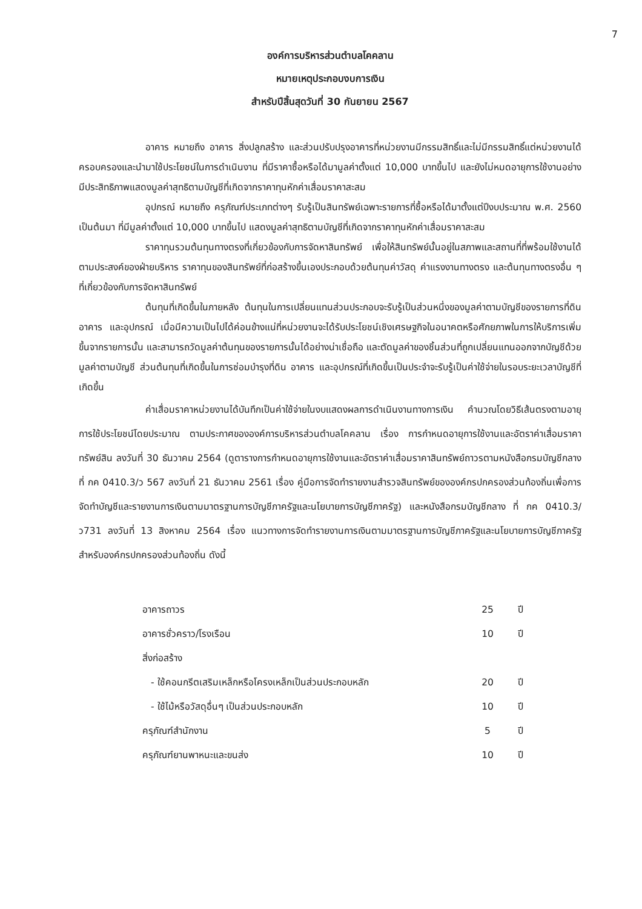7
องค์การบริหารส่วนตำบลโคคลาน
หมายเหตุประกอบงบการเงิน
สำหรับปีสิ้นสุดวันที่ 30 กันยายน 2567
อาคาร หมายถึง อาคาร สิ่งปลูกสร้าง และส่วนปรับปรุงอาคารที่หน่วยงานมีกรรมสิทธิ์และไม่มีกรรมสิทธิ์แต่หน่วยงานได้ครอบครองและนำมาใช้ประโยชน์ในการดำเนินงาน ที่มีราคาซื้อหรือได้มามูลค่าตั้งแต่ 10,000 บาทขึ้นไป และยังไม่หมดอายุการใช้งานอย่างมีประสิทธิภาพแสดงมูลค่าสุทธิตามบัญชีที่เกิดจากราคาทุนหักค่าเสื่อมราคาสะสม
อุปกรณ์ หมายถึง ครุภัณฑ์ประเภทต่างๆ รับรู้เป็นสินทรัพย์เฉพาะรายการที่ซื้อหรือได้มาตั้งแต่ปีงบประมาณ พ.ศ. 2560 เป็นต้นมา ที่มีมูลค่าตั้งแต่ 10,000 บาทขึ้นไป แสดงมูลค่าสุทธิตามบัญชีที่เกิดจากราคาทุนหักค่าเสื่อมราคาสะสม
ราคาทุนรวมต้นทุนทางตรงที่เกี่ยวข้องกับการจัดหาสินทรัพย์ เพื่อให้สินทรัพย์นั้นอยู่ในสภาพและสถานที่ที่พร้อมใช้งานได้ตามประสงค์ของฝ่ายบริหาร ราคาทุนของสินทรัพย์ที่ก่อสร้างขึ้นเองประกอบด้วยต้นทุนค่าวัสดุ ค่าแรงงานทางตรง และต้นทุนทางตรงอื่น ๆ ที่เกี่ยวข้องกับการจัดหาสินทรัพย์
ต้นทุนที่เกิดขึ้นในภายหลัง ต้นทุนในการเปลี่ยนแทนส่วนประกอบจะรับรู้เป็นส่วนหนึ่งของมูลค่าตามบัญชีของรายการที่ดิน อาคาร และอุปกรณ์ เมื่อมีความเป็นไปได้ค่อนข้างแน่ที่หน่วยงานจะได้รับประโยชน์เชิงเศรษฐกิจในอนาคตหรือศักยภาพในการให้บริการเพิ่มขึ้นจากรายการนั้น และสามารถวัดมูลค่าต้นทุนของรายการนั้นได้อย่างน่าเชื่อถือ และตัดมูลค่าของชิ้นส่วนที่ถูกเปลี่ยนแทนออกจากบัญชีด้วยมูลค่าตามบัญชี ส่วนต้นทุนที่เกิดขึ้นในการซ่อมบำรุงที่ดิน อาคาร และอุปกรณ์ที่เกิดขึ้นเป็นประจำจะรับรู้เป็นค่าใช้จ่ายในรอบระยะเวลาบัญชีที่เกิดขึ้น
ค่าเสื่อมราคาหน่วยงานได้บันทึกเป็นค่าใช้จ่ายในงบแสดงผลการดำเนินงานทางการเงิน คำนวณโดยวิธีเส้นตรงตามอายุการใช้ประโยชน์โดยประมาณ ตามประกาศขององค์การบริหารส่วนตำบลโคคลาน เรื่อง การกำหนดอายุการใช้งานและอัตราค่าเสื่อมราคาทรัพย์สิน ลงวันที่ 30 ธันวาคม 2564 (ดูตารางการกำหนดอายุการใช้งานและอัตราค่าเสื่อมราคาสินทรัพย์ถาวรตามหนังสือกรมบัญชีกลาง ที่ กค 0410.3/ว 567 ลงวันที่ 21 ธันวาคม 2561 เรื่อง คู่มือการจัดทำรายงานสำรวจสินทรัพย์ขององค์กรปกครองส่วนท้องถิ่นเพื่อการจัดทำบัญชีและรายงานการเงินตามมาตรฐานการบัญชีภาครัฐและนโยบายการบัญชีภาครัฐ) และหนังสือกรมบัญชีกลาง ที่ กค 0410.3/ว731 ลงวันที่ 13 สิงหาคม 2564 เรื่อง แนวทางการจัดทำรายงานการเงินตามมาตรฐานการบัญชีภาครัฐและนโยบายการบัญชีภาครัฐสำหรับองค์กรปกครองส่วนท้องถิ่น ดังนี้
| อาคารถาวร | 25 | ปี |
| อาคารชั่วคราว/โรงเรือน | 10 | ปี |
| สิ่งก่อสร้าง | | |
| - ใช้คอนกรีตเสริมเหล็กหรือโครงเหล็กเป็นส่วนประกอบหลัก | 20 | ปี |
| - ใช้ไม้หรือวัสดุอื่นๆ เป็นส่วนประกอบหลัก | 10 | ปี |
| ครุภัณฑ์สำนักงาน | 5 | ปี |
| ครุภัณฑ์ยานพาหนะและขนส่ง | 10 | ปี |